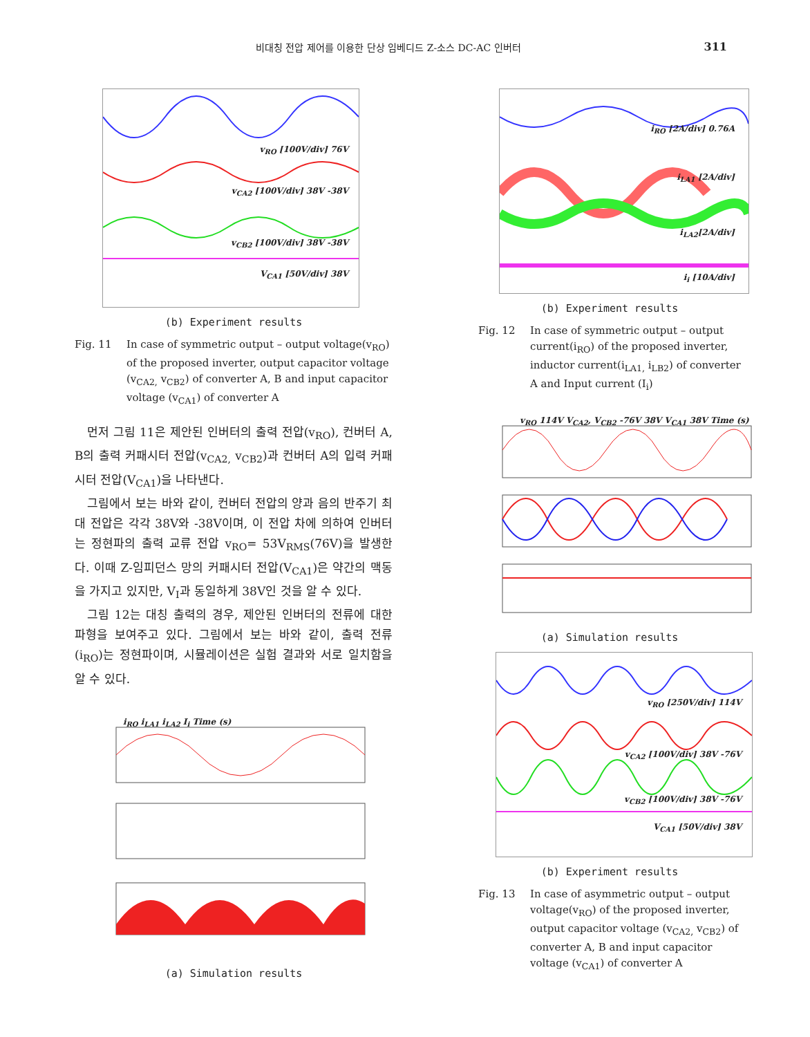비대칭 전압 제어를 이용한 단상 임베디드 Z-소스 DC-AC 인버터 311
v<sub>RO</sub> [100V/div] 76V
v<sub>CA2</sub> [100V/div] 38V -38V
v<sub>CB2</sub> [100V/div] 38V -38V
V<sub>CA1</sub> [50V/div] 38V
(b) Experiment results
Fig. 11 In case of symmetric output – output voltage(v<sub>RO</sub>) of the proposed inverter, output capacitor voltage (v<sub>CA2,</sub> v<sub>CB2</sub>) of converter A, B and input capacitor voltage (v<sub>CA1</sub>) of converter A
먼저 그림 11은 제안된 인버터의 출력 전압(v<sub>RO</sub>), 컨버터 A, B의 출력 커패시터 전압(v<sub>CA2,</sub> v<sub>CB2</sub>)과 컨버터 A의 입력 커패시터 전압(V<sub>CA1</sub>)을 나타낸다.
그림에서 보는 바와 같이, 컨버터 전압의 양과 음의 반주기 최대 전압은 각각 38V와 -38V이며, 이 전압 차에 의하여 인버터는 정현파의 출력 교류 전압 v<sub>RO</sub>= 53V<sub>RMS</sub>(76V)을 발생한다. 이때 Z-임피던스 망의 커패시터 전압(V<sub>CA1</sub>)은 약간의 맥동을 가지고 있지만, V<sub>I</sub>과 동일하게 38V인 것을 알 수 있다.
그림 12는 대칭 출력의 경우, 제안된 인버터의 전류에 대한 파형을 보여주고 있다. 그림에서 보는 바와 같이, 출력 전류(i<sub>RO</sub>)는 정현파이며, 시뮬레이션은 실험 결과와 서로 일치함을 알 수 있다.
i<sub>RO</sub> i<sub>LA1</sub> i<sub>LA2</sub> I<sub>i</sub> Time (s)
(a) Simulation results
i<sub>RO</sub> [2A/div] 0.76A
i<sub>LA1</sub> [2A/div]
i<sub>LA2</sub>[2A/div]
i<sub>i</sub> [10A/div]
(b) Experiment results
Fig. 12 In case of symmetric output – output current(i<sub>RO</sub>) of the proposed inverter, inductor current(i<sub>LA1,</sub> i<sub>LB2</sub>) of converter A and Input current (I<sub>i</sub>)
v<sub>RO</sub> 114V V<sub>CA2</sub>, V<sub>CB2</sub> -76V 38V V<sub>CA1</sub> 38V Time (s)
(a) Simulation results
v<sub>RO</sub> [250V/div] 114V
v<sub>CA2</sub> [100V/div] 38V -76V
v<sub>CB2</sub> [100V/div] 38V -76V
V<sub>CA1</sub> [50V/div] 38V
(b) Experiment results
Fig. 13 In case of asymmetric output – output voltage(v<sub>RO</sub>) of the proposed inverter, output capacitor voltage (v<sub>CA2,</sub> v<sub>CB2</sub>) of converter A, B and input capacitor voltage (v<sub>CA1</sub>) of converter A